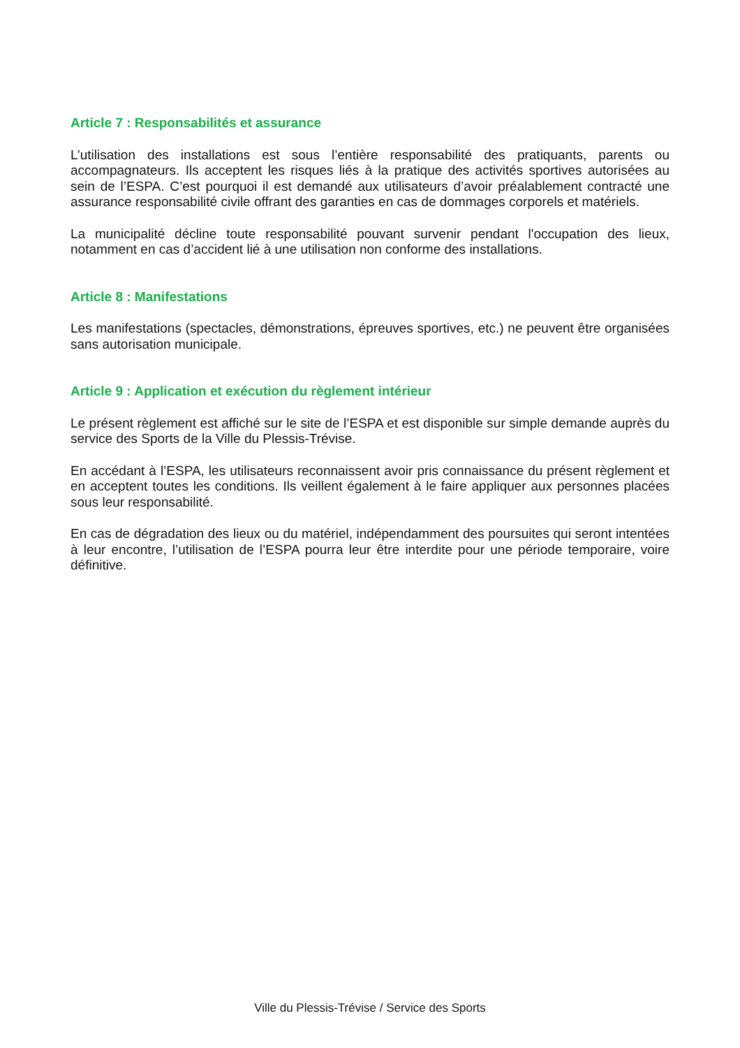Article 7 : Responsabilités et assurance
L’utilisation des installations est sous l’entière responsabilité des pratiquants, parents ou accompagnateurs. Ils acceptent les risques liés à la pratique des activités sportives autorisées au sein de l’ESPA. C’est pourquoi il est demandé aux utilisateurs d’avoir préalablement contracté une assurance responsabilité civile offrant des garanties en cas de dommages corporels et matériels.
La municipalité décline toute responsabilité pouvant survenir pendant l'occupation des lieux, notamment en cas d’accident lié à une utilisation non conforme des installations.
Article 8 : Manifestations
Les manifestations (spectacles, démonstrations, épreuves sportives, etc.) ne peuvent être organisées sans autorisation municipale.
Article 9 : Application et exécution du règlement intérieur
Le présent règlement est affiché sur le site de l’ESPA et est disponible sur simple demande auprès du service des Sports de la Ville du Plessis-Trévise.
En accédant à l’ESPA, les utilisateurs reconnaissent avoir pris connaissance du présent règlement et en acceptent toutes les conditions. Ils veillent également à le faire appliquer aux personnes placées sous leur responsabilité.
En cas de dégradation des lieux ou du matériel, indépendamment des poursuites qui seront intentées à leur encontre, l’utilisation de l’ESPA pourra leur être interdite pour une période temporaire, voire définitive.
Ville du Plessis-Trévise / Service des Sports